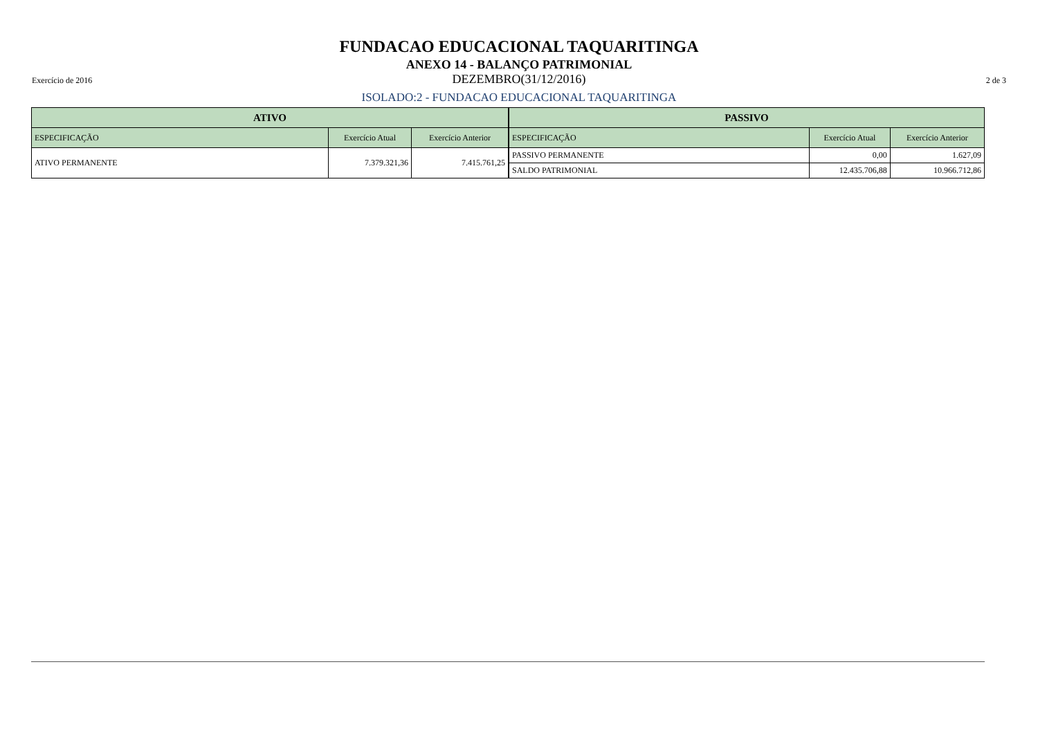FUNDACAO EDUCACIONAL TAQUARITINGA
ANEXO 14 - BALANÇO PATRIMONIAL
Exercício de 2016 DEZEMBRO(31/12/2016) 2 de 3
ISOLADO:2 - FUNDACAO EDUCACIONAL TAQUARITINGA
| ATIVO | | |
| --- | --- | --- |
| ESPECIFICAÇÃO | Exercício Atual | Exercício Anterior |
| ATIVO PERMANENTE | 7.379.321,36 | 7.415.761,25 |
| PASSIVO | | |
| --- | --- | --- |
| ESPECIFICAÇÃO | Exercício Atual | Exercício Anterior |
| PASSIVO PERMANENTE | 0,00 | 1.627,09 |
| SALDO PATRIMONIAL | 12.435.706,88 | 10.966.712,86 |